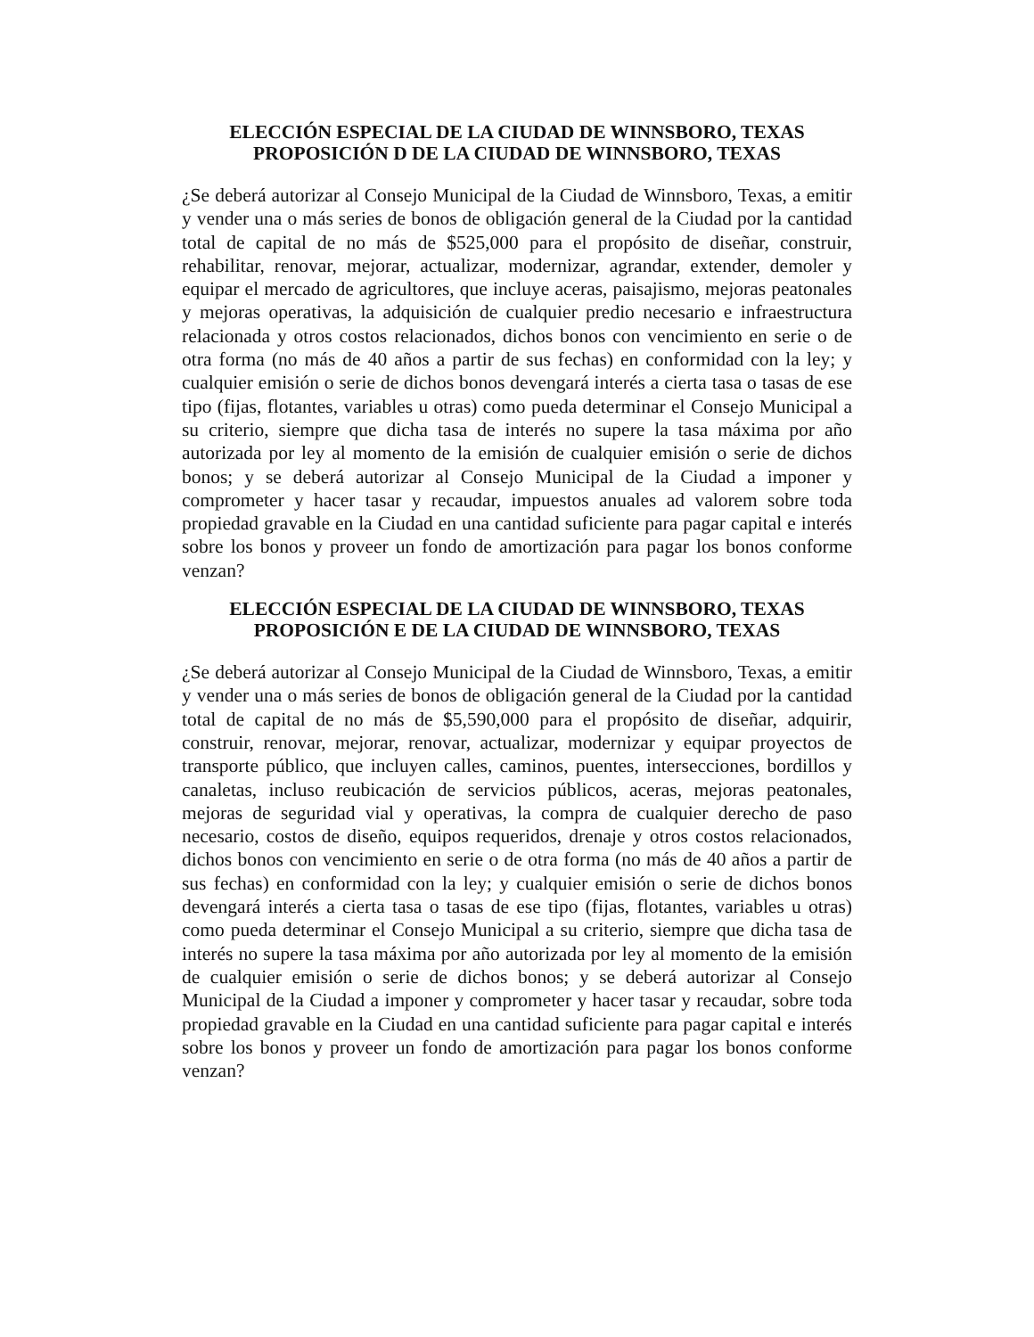ELECCIÓN ESPECIAL DE LA CIUDAD DE WINNSBORO, TEXAS
PROPOSICIÓN D DE LA CIUDAD DE WINNSBORO, TEXAS
¿Se deberá autorizar al Consejo Municipal de la Ciudad de Winnsboro, Texas, a emitir y vender una o más series de bonos de obligación general de la Ciudad por la cantidad total de capital de no más de $525,000 para el propósito de diseñar, construir, rehabilitar, renovar, mejorar, actualizar, modernizar, agrandar, extender, demoler y equipar el mercado de agricultores, que incluye aceras, paisajismo, mejoras peatonales y mejoras operativas, la adquisición de cualquier predio necesario e infraestructura relacionada y otros costos relacionados, dichos bonos con vencimiento en serie o de otra forma (no más de 40 años a partir de sus fechas) en conformidad con la ley; y cualquier emisión o serie de dichos bonos devengará interés a cierta tasa o tasas de ese tipo (fijas, flotantes, variables u otras) como pueda determinar el Consejo Municipal a su criterio, siempre que dicha tasa de interés no supere la tasa máxima por año autorizada por ley al momento de la emisión de cualquier emisión o serie de dichos bonos; y se deberá autorizar al Consejo Municipal de la Ciudad a imponer y comprometer y hacer tasar y recaudar, impuestos anuales ad valorem sobre toda propiedad gravable en la Ciudad en una cantidad suficiente para pagar capital e interés sobre los bonos y proveer un fondo de amortización para pagar los bonos conforme venzan?
ELECCIÓN ESPECIAL DE LA CIUDAD DE WINNSBORO, TEXAS
PROPOSICIÓN E DE LA CIUDAD DE WINNSBORO, TEXAS
¿Se deberá autorizar al Consejo Municipal de la Ciudad de Winnsboro, Texas, a emitir y vender una o más series de bonos de obligación general de la Ciudad por la cantidad total de capital de no más de $5,590,000 para el propósito de diseñar, adquirir, construir, renovar, mejorar, renovar, actualizar, modernizar y equipar proyectos de transporte público, que incluyen calles, caminos, puentes, intersecciones, bordillos y canaletas, incluso reubicación de servicios públicos, aceras, mejoras peatonales, mejoras de seguridad vial y operativas, la compra de cualquier derecho de paso necesario, costos de diseño, equipos requeridos, drenaje y otros costos relacionados, dichos bonos con vencimiento en serie o de otra forma (no más de 40 años a partir de sus fechas) en conformidad con la ley; y cualquier emisión o serie de dichos bonos devengará interés a cierta tasa o tasas de ese tipo (fijas, flotantes, variables u otras) como pueda determinar el Consejo Municipal a su criterio, siempre que dicha tasa de interés no supere la tasa máxima por año autorizada por ley al momento de la emisión de cualquier emisión o serie de dichos bonos; y se deberá autorizar al Consejo Municipal de la Ciudad a imponer y comprometer y hacer tasar y recaudar, sobre toda propiedad gravable en la Ciudad en una cantidad suficiente para pagar capital e interés sobre los bonos y proveer un fondo de amortización para pagar los bonos conforme venzan?